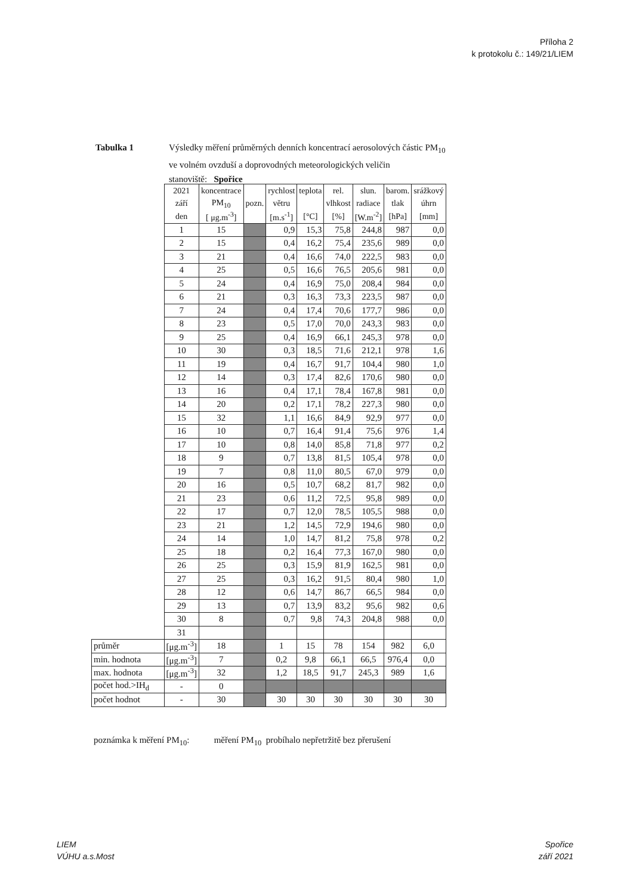Příloha 2
k protokolu č.: 149/21/LIEM
Tabulka 1 Výsledky měření průměrných denních koncentrací aerosolových částic PM<sub>10</sub>
ve volném ovzduší a doprovodných meteorologických veličin
stanoviště: Spořice
| | 2021 | koncentrace | | rychlost | teplota | rel. | slun. | barom. | srážkový |
| | září | PM<sub>10</sub> | pozn. | větru | | vlhkost | radiace | tlak | úhrn |
| | den | [ μg.m<sup>-3</sup>] | | [m.s<sup>-1</sup>] | [°C] | [%] | [W.m<sup>-2</sup>] | [hPa] | [mm] |
| | 1 | 15 | | 0,9 | 15,3 | 75,8 | 244,8 | 987 | 0,0 |
| | 2 | 15 | | 0,4 | 16,2 | 75,4 | 235,6 | 989 | 0,0 |
| | 3 | 21 | | 0,4 | 16,6 | 74,0 | 222,5 | 983 | 0,0 |
| | 4 | 25 | | 0,5 | 16,6 | 76,5 | 205,6 | 981 | 0,0 |
| | 5 | 24 | | 0,4 | 16,9 | 75,0 | 208,4 | 984 | 0,0 |
| | 6 | 21 | | 0,3 | 16,3 | 73,3 | 223,5 | 987 | 0,0 |
| | 7 | 24 | | 0,4 | 17,4 | 70,6 | 177,7 | 986 | 0,0 |
| | 8 | 23 | | 0,5 | 17,0 | 70,0 | 243,3 | 983 | 0,0 |
| | 9 | 25 | | 0,4 | 16,9 | 66,1 | 245,3 | 978 | 0,0 |
| | 10 | 30 | | 0,3 | 18,5 | 71,6 | 212,1 | 978 | 1,6 |
| | 11 | 19 | | 0,4 | 16,7 | 91,7 | 104,4 | 980 | 1,0 |
| | 12 | 14 | | 0,3 | 17,4 | 82,6 | 170,6 | 980 | 0,0 |
| | 13 | 16 | | 0,4 | 17,1 | 78,4 | 167,8 | 981 | 0,0 |
| | 14 | 20 | | 0,2 | 17,1 | 78,2 | 227,3 | 980 | 0,0 |
| | 15 | 32 | | 1,1 | 16,6 | 84,9 | 92,9 | 977 | 0,0 |
| | 16 | 10 | | 0,7 | 16,4 | 91,4 | 75,6 | 976 | 1,4 |
| | 17 | 10 | | 0,8 | 14,0 | 85,8 | 71,8 | 977 | 0,2 |
| | 18 | 9 | | 0,7 | 13,8 | 81,5 | 105,4 | 978 | 0,0 |
| | 19 | 7 | | 0,8 | 11,0 | 80,5 | 67,0 | 979 | 0,0 |
| | 20 | 16 | | 0,5 | 10,7 | 68,2 | 81,7 | 982 | 0,0 |
| | 21 | 23 | | 0,6 | 11,2 | 72,5 | 95,8 | 989 | 0,0 |
| | 22 | 17 | | 0,7 | 12,0 | 78,5 | 105,5 | 988 | 0,0 |
| | 23 | 21 | | 1,2 | 14,5 | 72,9 | 194,6 | 980 | 0,0 |
| | 24 | 14 | | 1,0 | 14,7 | 81,2 | 75,8 | 978 | 0,2 |
| | 25 | 18 | | 0,2 | 16,4 | 77,3 | 167,0 | 980 | 0,0 |
| | 26 | 25 | | 0,3 | 15,9 | 81,9 | 162,5 | 981 | 0,0 |
| | 27 | 25 | | 0,3 | 16,2 | 91,5 | 80,4 | 980 | 1,0 |
| | 28 | 12 | | 0,6 | 14,7 | 86,7 | 66,5 | 984 | 0,0 |
| | 29 | 13 | | 0,7 | 13,9 | 83,2 | 95,6 | 982 | 0,6 |
| | 30 | 8 | | 0,7 | 9,8 | 74,3 | 204,8 | 988 | 0,0 |
| | 31 | | | | | | | | |
| průměr | [μg.m<sup>-3</sup>] | 18 | | 1 | 15 | 78 | 154 | 982 | 6,0 |
| min. hodnota | [μg.m<sup>-3</sup>] | 7 | | 0,2 | 9,8 | 66,1 | 66,5 | 976,4 | 0,0 |
| max. hodnota | [μg.m<sup>-3</sup>] | 32 | | 1,2 | 18,5 | 91,7 | 245,3 | 989 | 1,6 |
| počet hod.>IH<sub>d</sub> | - | 0 | | | | | | | |
| počet hodnot | - | 30 | | 30 | 30 | 30 | 30 | 30 | 30 |
poznámka k měření PM<sub>10</sub>: měření PM<sub>10</sub> probíhalo nepřetržitě bez přerušení
LIEM
VÚHU a.s.Most
Spořice
září 2021